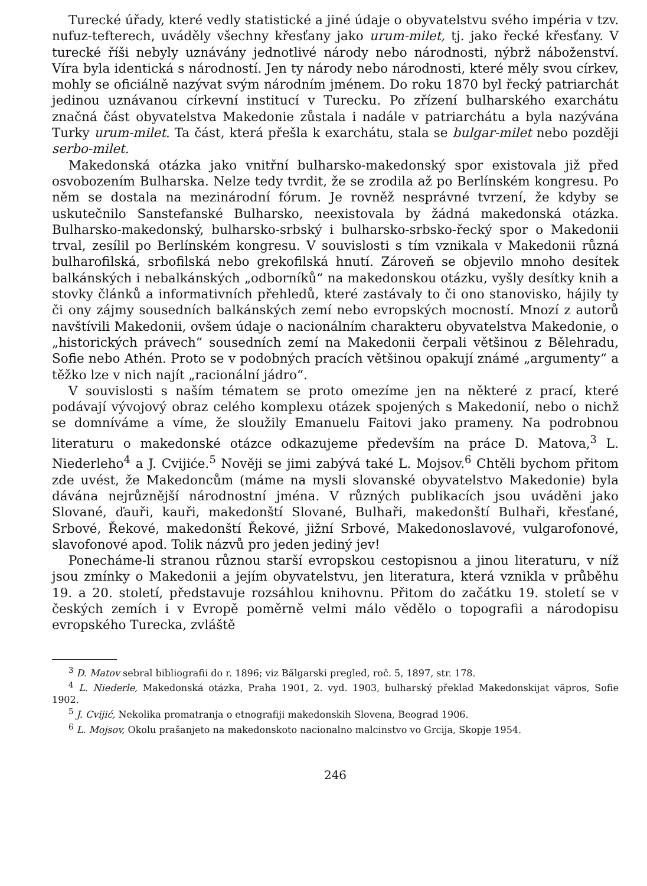Turecké úřady, které vedly statistické a jiné údaje o obyvatelstvu svého impéria v tzv. nufuz-tefterech, uváděly všechny křesťany jako urum-milet, tj. jako řecké křesťany. V turecké říši nebyly uznávány jednotlivé národy nebo národnosti, nýbrž náboženství. Víra byla identická s národností. Jen ty národy nebo národnosti, které měly svou církev, mohly se oficiálně nazývat svým národním jménem. Do roku 1870 byl řecký patriarchát jedinou uznávanou církevní institucí v Turecku. Po zřízení bulharského exarchátu značná část obyvatelstva Makedonie zůstala i nadále v patriarchátu a byla nazývána Turky urum-milet. Ta část, která přešla k exarchátu, stala se bulgar-milet nebo později serbo-milet.
Makedonská otázka jako vnitřní bulharsko-makedonský spor existovala již před osvobozením Bulharska. Nelze tedy tvrdit, že se zrodila až po Berlínském kongresu. Po něm se dostala na mezinárodní fórum. Je rovněž nesprávné tvrzení, že kdyby se uskutečnilo Sanstefanské Bulharsko, neexistovala by žádná makedonská otázka. Bulharsko-makedonský, bulharsko-srbský i bulharsko-srbsko-řecký spor o Makedonii trval, zesílil po Berlínském kongresu. V souvislosti s tím vznikala v Makedonii různá bulharofilská, srbofilská nebo grekofilská hnutí. Zároveň se objevilo mnoho desítek balkánských i nebalkánských „odborníků“ na makedonskou otázku, vyšly desítky knih a stovky článků a informativních přehledů, které zastávaly to či ono stanovisko, hájily ty či ony zájmy sousedních balkánských zemí nebo evropských mocností. Mnozí z autorů navštívili Makedonii, ovšem údaje o nacionálním charakteru obyvatelstva Makedonie, o „historických právech“ sousedních zemí na Makedonii čerpali většinou z Bělehradu, Sofie nebo Athén. Proto se v podobných pracích většinou opakují známé „argumenty“ a těžko lze v nich najít „racionální jádro“.
V souvislosti s naším tématem se proto omezíme jen na některé z prací, které podávají vývojový obraz celého komplexu otázek spojených s Makedonií, nebo o nichž se domníváme a víme, že sloužily Emanuelu Faitovi jako prameny. Na podrobnou literaturu o makedonské otázce odkazujeme především na práce D. Matova,<sup>3</sup> L. Niederleho<sup>4</sup> a J. Cvijiće.<sup>5</sup> Nověji se jimi zabývá také L. Mojsov.<sup>6</sup> Chtěli bychom přitom zde uvést, že Makedoncům (máme na mysli slovanské obyvatelstvo Makedonie) byla dávána nejrůznější národnostní jména. V různých publikacích jsou uváděni jako Slované, ďauři, kauři, makedonští Slované, Bulhaři, makedonští Bulhaři, křesťané, Srbové, Řekové, makedonští Řekové, jižní Srbové, Makedonoslavové, vulgarofonové, slavofonové apod. Tolik názvů pro jeden jediný jev!
Ponecháme-li stranou různou starší evropskou cestopisnou a jinou literaturu, v níž jsou zmínky o Makedonii a jejím obyvatelstvu, jen literatura, která vznikla v průběhu 19. a 20. století, představuje rozsáhlou knihovnu. Přitom do začátku 19. století se v českých zemích i v Evropě poměrně velmi málo vědělo o topografii a národopisu evropského Turecka, zvláště
<sup>3</sup> D. Matov sebral bibliografii do r. 1896; viz Bălgarski pregled, roč. 5, 1897, str. 178.
<sup>4</sup> L. Niederle, Makedonská otázka, Praha 1901, 2. vyd. 1903, bulharský překlad Makedonskijat văpros, Sofie 1902.
<sup>5</sup> J. Cvijić, Nekolika promatranja o etnografiji makedonskih Slovena, Beograd 1906.
<sup>6</sup> L. Mojsov, Okolu prašanjeto na makedonskoto nacionalno malcinstvo vo Grcija, Skopje 1954.
246